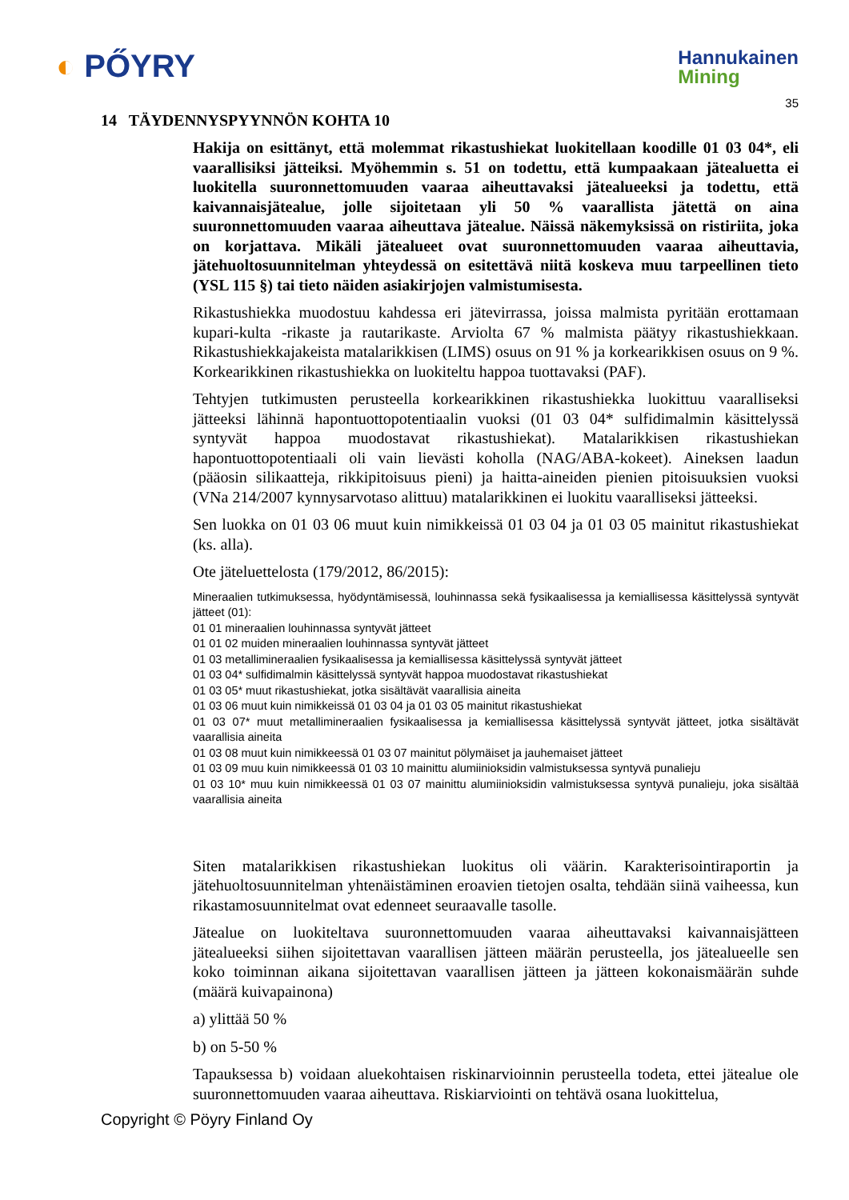◐ PŐYRY
Hannukainen
Mining
35
14 TÄYDENNYSPYYNNÖN KOHTA 10
Hakija on esittänyt, että molemmat rikastushiekat luokitellaan koodille 01 03 04*, eli vaarallisiksi jätteiksi. Myöhemmin s. 51 on todettu, että kumpaakaan jätealuetta ei luokitella suuronnettomuuden vaaraa aiheuttavaksi jätealueeksi ja todettu, että kaivannaisjätealue, jolle sijoitetaan yli 50 % vaarallista jätettä on aina suuronnettomuuden vaaraa aiheuttava jätealue. Näissä näkemyksissä on ristiriita, joka on korjattava. Mikäli jätealueet ovat suuronnettomuuden vaaraa aiheuttavia, jätehuoltosuunnitelman yhteydessä on esitettävä niitä koskeva muu tarpeellinen tieto (YSL 115 §) tai tieto näiden asiakirjojen valmistumisesta.
Rikastushiekka muodostuu kahdessa eri jätevirrassa, joissa malmista pyritään erottamaan kupari-kulta -rikaste ja rautarikaste. Arviolta 67 % malmista päätyy rikastushiekkaan. Rikastushiekkajakeista matalarikkisen (LIMS) osuus on 91 % ja korkearikkisen osuus on 9 %. Korkearikkinen rikastushiekka on luokiteltu happoa tuottavaksi (PAF).
Tehtyjen tutkimusten perusteella korkearikkinen rikastushiekka luokittuu vaaralliseksi jätteeksi lähinnä hapontuottopotentiaalin vuoksi (01 03 04* sulfidimalmin käsittelyssä syntyvät happoa muodostavat rikastushiekat). Matalarikkisen rikastushiekan hapontuottopotentiaali oli vain lievästi koholla (NAG/ABA-kokeet). Aineksen laadun (pääosin silikaatteja, rikkipitoisuus pieni) ja haitta-aineiden pienien pitoisuuksien vuoksi (VNa 214/2007 kynnysarvotaso alittuu) matalarikkinen ei luokitu vaaralliseksi jätteeksi.
Sen luokka on 01 03 06 muut kuin nimikkeissä 01 03 04 ja 01 03 05 mainitut rikastushiekat (ks. alla).
Ote jäteluettelosta (179/2012, 86/2015):
Mineraalien tutkimuksessa, hyödyntämisessä, louhinnassa sekä fysikaalisessa ja kemiallisessa käsittelyssä syntyvät jätteet (01):
01 01 mineraalien louhinnassa syntyvät jätteet
01 01 02 muiden mineraalien louhinnassa syntyvät jätteet
01 03 metallimineraalien fysikaalisessa ja kemiallisessa käsittelyssä syntyvät jätteet
01 03 04* sulfidimalmin käsittelyssä syntyvät happoa muodostavat rikastushiekat
01 03 05* muut rikastushiekat, jotka sisältävät vaarallisia aineita
01 03 06 muut kuin nimikkeissä 01 03 04 ja 01 03 05 mainitut rikastushiekat
01 03 07* muut metallimineraalien fysikaalisessa ja kemiallisessa käsittelyssä syntyvät jätteet, jotka sisältävät vaarallisia aineita
01 03 08 muut kuin nimikkeessä 01 03 07 mainitut pölymäiset ja jauhemaiset jätteet
01 03 09 muu kuin nimikkeessä 01 03 10 mainittu alumiinioksidin valmistuksessa syntyvä punalieju
01 03 10* muu kuin nimikkeessä 01 03 07 mainittu alumiinioksidin valmistuksessa syntyvä punalieju, joka sisältää vaarallisia aineita
Siten matalarikkisen rikastushiekan luokitus oli väärin. Karakterisointiraportin ja jätehuoltosuunnitelman yhtenäistäminen eroavien tietojen osalta, tehdään siinä vaiheessa, kun rikastamosuunnitelmat ovat edenneet seuraavalle tasolle.
Jätealue on luokiteltava suuronnettomuuden vaaraa aiheuttavaksi kaivannaisjätteen jätealueeksi siihen sijoitettavan vaarallisen jätteen määrän perusteella, jos jätealueelle sen koko toiminnan aikana sijoitettavan vaarallisen jätteen ja jätteen kokonaismäärän suhde (määrä kuivapainona)
a) ylittää 50 %
b) on 5-50 %
Tapauksessa b) voidaan aluekohtaisen riskinarvioinnin perusteella todeta, ettei jätealue ole suuronnettomuuden vaaraa aiheuttava. Riskiarviointi on tehtävä osana luokittelua,
Copyright © Pöyry Finland Oy